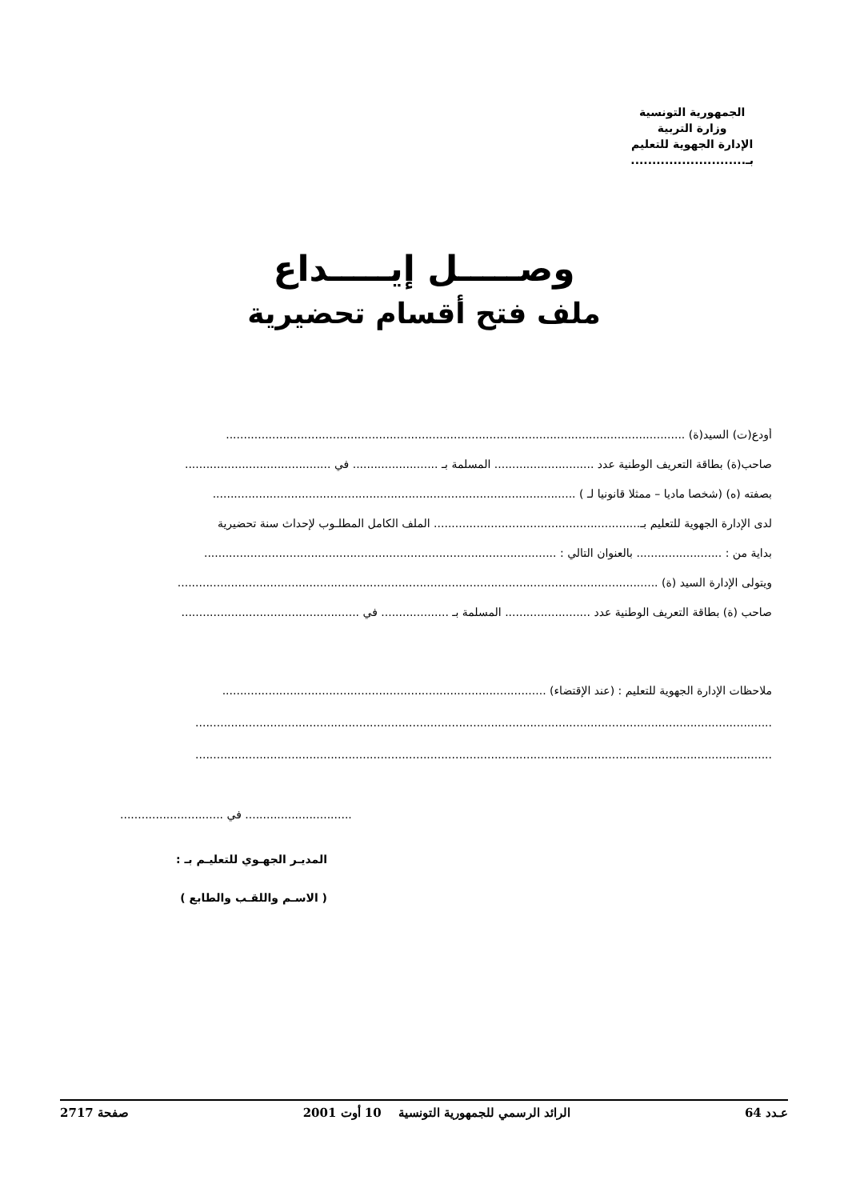الجمهورية التونسية
وزارة التربية
الإدارة الجهوية للتعليم
بـ...........................
وصـــــل إيـــــداع
ملف فتح أقسام تحضيرية
أودع(ت) السيد(ة) .................................................................................................................................
صاحب(ة) بطاقة التعريف الوطنية عدد ............................ المسلمة بـ ........................ في .........................................
بصفته (ه) (شخصا ماديا – ممثلا قانونيا لـ ) ......................................................................................................
لدى الإدارة الجهوية للتعليم بـ.......................................................... الملف الكامل المطلـوب لإحداث سنة تحضيرية
بداية من : ........................ بالعنوان التالي : ...................................................................................................
ويتولى الإدارة السيد (ة) .......................................................................................................................................
صاحب (ة) بطاقة التعريف الوطنية عدد ........................ المسلمة بـ ................... في ..................................................
ملاحظات الإدارة الجهوية للتعليم : (عند الإقتضاء) ...........................................................................................
..................................................................................................................................................................
..................................................................................................................................................................
.............................. في .............................
المديـر الجهـوي للتعليـم بـ :
( الاسـم واللقـب والطابع )
عـدد 64 الرائد الرسمي للجمهورية التونسية 10 أوت 2001 صفحة 2717